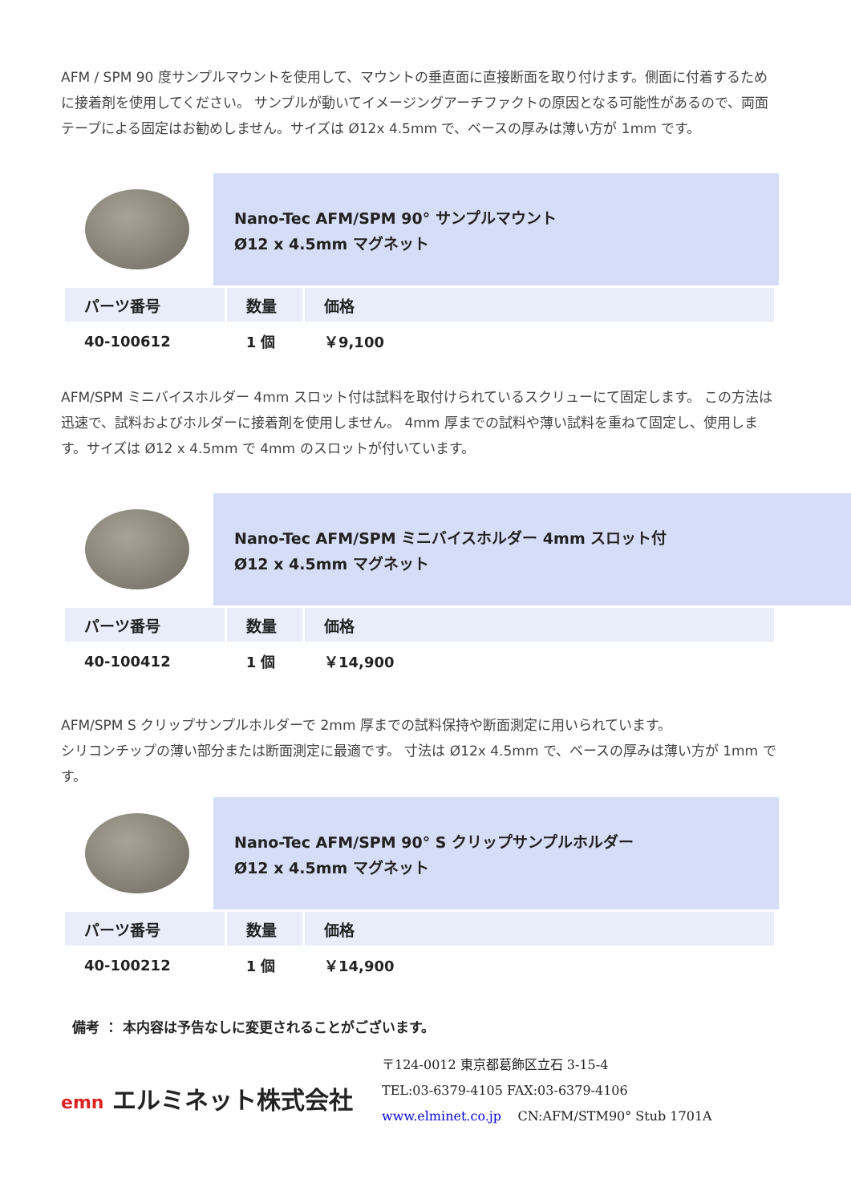AFM / SPM 90 度サンプルマウントを使用して、マウントの垂直面に直接断面を取り付けます。側面に付着するために接着剤を使用してください。 サンプルが動いてイメージングアーチファクトの原因となる可能性があるので、両面テープによる固定はお勧めしません。サイズは Ø12x 4.5mm で、ベースの厚みは薄い方が 1mm です。
Nano-Tec AFM/SPM 90° サンプルマウント
Ø12 x 4.5mm マグネット
| パーツ番号 | 数量 | 価格 |
| --- | --- | --- |
| 40-100612 | 1 個 | ￥9,100 |
AFM/SPM ミニバイスホルダー 4mm スロット付は試料を取付けられているスクリューにて固定します。 この方法は迅速で、試料およびホルダーに接着剤を使用しません。 4mm 厚までの試料や薄い試料を重ねて固定し、使用します。サイズは Ø12 x 4.5mm で 4mm のスロットが付いています。
Nano-Tec AFM/SPM ミニバイスホルダー 4mm スロット付
Ø12 x 4.5mm マグネット
| パーツ番号 | 数量 | 価格 |
| --- | --- | --- |
| 40-100412 | 1 個 | ￥14,900 |
AFM/SPM S クリップサンプルホルダーで 2mm 厚までの試料保持や断面測定に用いられています。
シリコンチップの薄い部分または断面測定に最適です。 寸法は Ø12x 4.5mm で、ベースの厚みは薄い方が 1mm です。
Nano-Tec AFM/SPM 90° S クリップサンプルホルダー
Ø12 x 4.5mm マグネット
| パーツ番号 | 数量 | 価格 |
| --- | --- | --- |
| 40-100212 | 1 個 | ￥14,900 |
備考 ： 本内容は予告なしに変更されることがございます。
emn エルミネット株式会社
〒124-0012 東京都葛飾区立石 3-15-4
TEL:03-6379-4105 FAX:03-6379-4106
www.elminet.co.jp CN:AFM/STM90° Stub 1701A